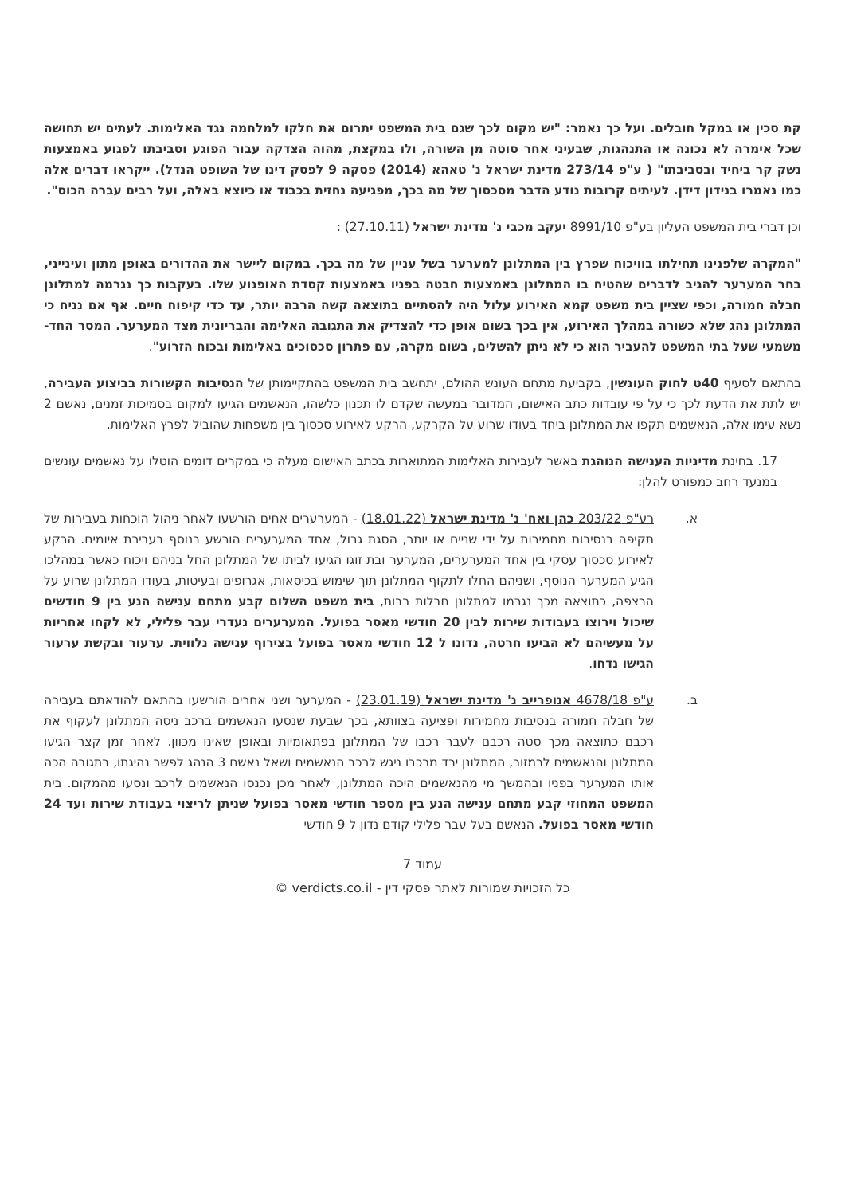קת סכין או במקל חובלים. ועל כך נאמר: "יש מקום לכך שגם בית המשפט יתרום את חלקו למלחמה נגד האלימות. לעתים יש תחושה שכל אימרה לא נכונה או התנהגות, שבעיני אחר סוטה מן השורה, ולו במקצת, מהוה הצדקה עבור הפוגע וסביבתו לפגוע באמצעות נשק קר ביחיד ובסביבתו" ( ע"פ 273/14 מדינת ישראל נ' טאהא (2014) פסקה 9 לפסק דינו של השופט הנדל). ייקראו דברים אלה כמו נאמרו בנידון דידן. לעיתים קרובות נודע הדבר מסכסוך של מה בכך, מפגיעה נחזית בכבוד או כיוצא באלה, ועל רבים עברה הכוס".
וכן דברי בית המשפט העליון בע"פ 8991/10 יעקב מכבי נ' מדינת ישראל (27.10.11) :
"המקרה שלפנינו תחילתו בוויכוח שפרץ בין המתלונן למערער בשל עניין של מה בכך. במקום ליישר את ההדורים באופן מתון ועינייני, בחר המערער להגיב לדברים שהטיח בו המתלונן באמצעות חבטה בפניו באמצעות קסדת האופנוע שלו. בעקבות כך נגרמה למתלונן חבלה חמורה, וכפי שציין בית משפט קמא האירוע עלול היה להסתיים בתוצאה קשה הרבה יותר, עד כדי קיפוח חיים. אף אם נניח כי המתלונן נהג שלא כשורה במהלך האירוע, אין בכך בשום אופן כדי להצדיק את התגובה האלימה והבריונית מצד המערער. המסר החד-משמעי שעל בתי המשפט להעביר הוא כי לא ניתן להשלים, בשום מקרה, עם פתרון סכסוכים באלימות ובכוח הזרוע".
בהתאם לסעיף 40ט לחוק העונשין, בקביעת מתחם העונש ההולם, יתחשב בית המשפט בהתקיימותן של הנסיבות הקשורות בביצוע העבירה, יש לתת את הדעת לכך כי על פי עובדות כתב האישום, המדובר במעשה שקדם לו תכנון כלשהו, הנאשמים הגיעו למקום בסמיכות זמנים, נאשם 2 נשא עימו אלה, הנאשמים תקפו את המתלונן ביחד בעודו שרוע על הקרקע, הרקע לאירוע סכסוך בין משפחות שהוביל לפרץ האלימות.
17. בחינת מדיניות הענישה הנוהגת באשר לעבירות האלימות המתוארות בכתב האישום מעלה כי במקרים דומים הוטלו על נאשמים עונשים במנעד רחב כמפורט להלן:
א. רע"פ 203/22 כהן ואח' נ' מדינת ישראל (18.01.22) - המערערים אחים הורשעו לאחר ניהול הוכחות בעבירות של תקיפה בנסיבות מחמירות על ידי שניים או יותר, הסגת גבול, אחד המערערים הורשע בנוסף בעבירת איומים. הרקע לאירוע סכסוך עסקי בין אחד המערערים, המערער ובת זוגו הגיעו לביתו של המתלונן החל בניהם ויכוח כאשר במהלכו הגיע המערער הנוסף, ושניהם החלו לתקוף המתלונן תוך שימוש בכיסאות, אגרופים ובעיטות, בעודו המתלונן שרוע על הרצפה, כתוצאה מכך נגרמו למתלונן חבלות רבות, בית משפט השלום קבע מתחם ענישה הנע בין 9 חודשים שיכול וירוצו בעבודות שירות לבין 20 חודשי מאסר בפועל. המערערים נעדרי עבר פלילי, לא לקחו אחריות על מעשיהם לא הביעו חרטה, נדונו ל 12 חודשי מאסר בפועל בצירוף ענישה נלווית. ערעור ובקשת ערעור הגישו נדחו.
ב. ע"פ 4678/18 אנופרייב נ' מדינת ישראל (23.01.19) - המערער ושני אחרים הורשעו בהתאם להודאתם בעבירה של חבלה חמורה בנסיבות מחמירות ופציעה בצוותא, בכך שבעת שנסעו הנאשמים ברכב ניסה המתלונן לעקוף את רכבם כתוצאה מכך סטה רכבם לעבר רכבו של המתלונן בפתאומיות ובאופן שאינו מכוון. לאחר זמן קצר הגיעו המתלונן והנאשמים לרמזור, המתלונן ירד מרכבו ניגש לרכב הנאשמים ושאל נאשם 3 הנהג לפשר נהיגתו, בתגובה הכה אותו המערער בפניו ובהמשך מי מהנאשמים היכה המתלונן, לאחר מכן נכנסו הנאשמים לרכב ונסעו מהמקום. בית המשפט המחוזי קבע מתחם ענישה הנע בין מספר חודשי מאסר בפועל שניתן לריצוי בעבודת שירות ועד 24 חודשי מאסר בפועל. הנאשם בעל עבר פלילי קודם נדון ל 9 חודשי
עמוד 7
כל הזכויות שמורות לאתר פסקי דין - verdicts.co.il ©